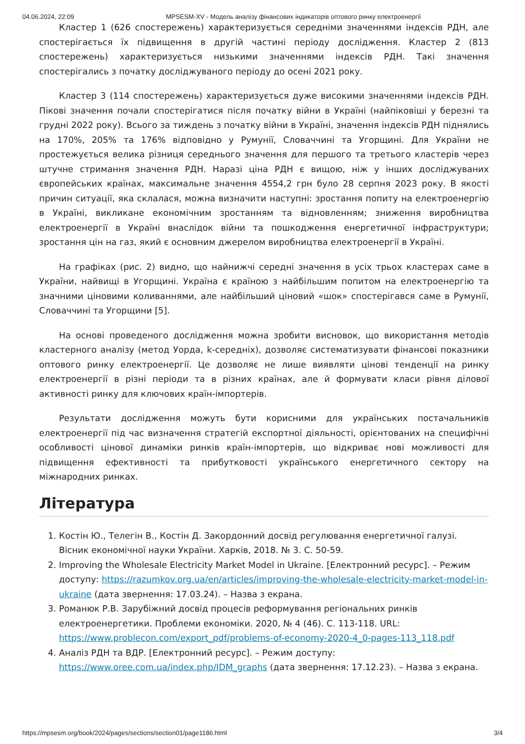04.06.2024, 22:09 MPSESM-XV - Модель аналізу фінансових індикаторів оптового ринку електроенергії
Кластер 1 (626 спостережень) характеризується середніми значеннями індексів РДН, але спостерігається їх підвищення в другій частині періоду дослідження. Кластер 2 (813 спостережень) характеризується низькими значеннями індексів РДН. Такі значення спостерігались з початку досліджуваного періоду до осені 2021 року.
Кластер 3 (114 спостережень) характеризується дуже високими значеннями індексів РДН. Пікові значення почали спостерігатися після початку війни в Україні (найпіковіші у березні та грудні 2022 року). Всього за тиждень з початку війни в Україні, значення індексів РДН піднялись на 170%, 205% та 176% відповідно у Румунії, Словаччині та Угорщині. Для України не простежується велика різниця середнього значення для першого та третього кластерів через штучне стримання значення РДН. Наразі ціна РДН є вищою, ніж у інших досліджуваних європейських країнах, максимальне значення 4554,2 грн було 28 серпня 2023 року. В якості причин ситуації, яка склалася, можна визначити наступні: зростання попиту на електроенергію в Україні, викликане економічним зростанням та відновленням; зниження виробництва електроенергії в Україні внаслідок війни та пошкодження енергетичної інфраструктури; зростання цін на газ, який є основним джерелом виробництва електроенергії в Україні.
На графіках (рис. 2) видно, що найнижчі середні значення в усіх трьох кластерах саме в України, найвищі в Угорщині. Україна є країною з найбільшим попитом на електроенергію та значними ціновими коливаннями, але найбільший ціновий «шок» спостерігався саме в Румунії, Словаччині та Угорщини [5].
На основі проведеного дослідження можна зробити висновок, що використання методів кластерного аналізу (метод Уорда, k-середніх), дозволяє систематизувати фінансові показники оптового ринку електроенергії. Це дозволяє не лише виявляти цінові тенденції на ринку електроенергії в різні періоди та в різних країнах, але й формувати класи рівня ділової активності ринку для ключових країн-імпортерів.
Результати дослідження можуть бути корисними для українських постачальників електроенергії під час визначення стратегій експортної діяльності, орієнтованих на специфічні особливості цінової динаміки ринків країн-імпортерів, що відкриває нові можливості для підвищення ефективності та прибутковості українського енергетичного сектору на міжнародних ринках.
Література
1. Костін Ю., Телегін В., Костін Д. Закордонний досвід регулювання енергетичної галузі. Вісник економічної науки України. Харків, 2018. № 3. С. 50-59.
2. Improving the Wholesale Electricity Market Model in Ukraine. [Електронний ресурс]. – Режим доступу: https://razumkov.org.ua/en/articles/improving-the-wholesale-electricity-market-model-in-ukraine (дата звернення: 17.03.24). – Назва з екрана.
3. Романюк Р.В. Зарубіжний досвід процесів реформування регіональних ринків електроенергетики. Проблеми економіки. 2020, № 4 (46). С. 113-118. URL: https://www.problecon.com/export_pdf/problems-of-economy-2020-4_0-pages-113_118.pdf
4. Аналіз РДН та ВДР. [Електронний ресурс]. – Режим доступу: https://www.oree.com.ua/index.php/IDM_graphs (дата звернення: 17.12.23). – Назва з екрана.
https://mpsesm.org/book/2024/pages/sections/section01/page1186.html 3/4